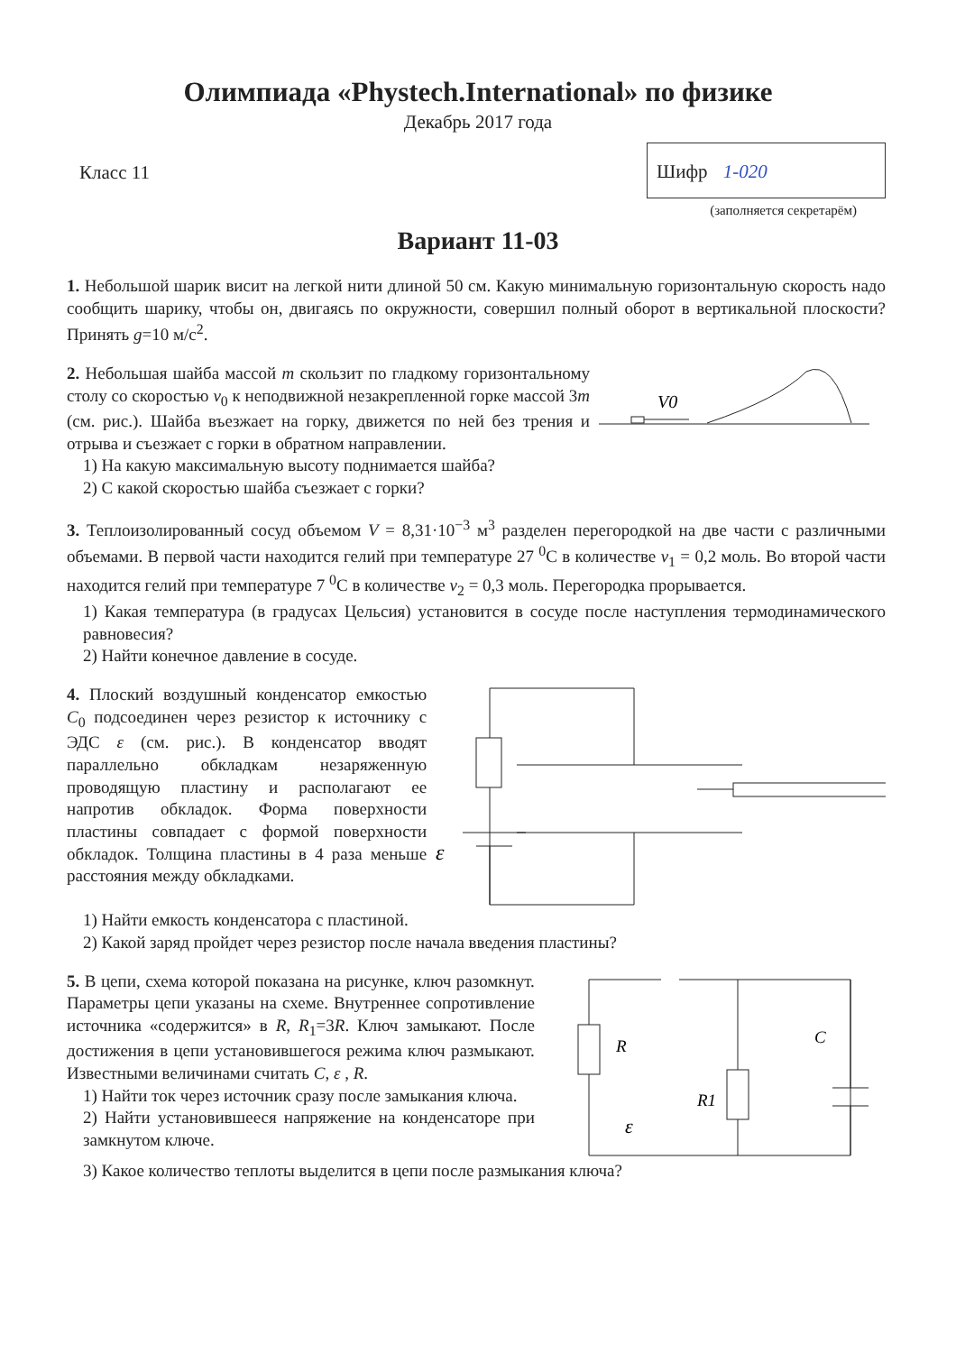Олимпиада «Phystech.International» по физике
Декабрь 2017 года
Класс 11
Шифр 1-020
(заполняется секретарём)
Вариант 11-03
1. Небольшой шарик висит на легкой нити длиной 50 см. Какую минимальную горизонтальную скорость надо сообщить шарику, чтобы он, двигаясь по окружности, совершил полный оборот в вертикальной плоскости? Принять g=10 м/с<sup>2</sup>.
2. Небольшая шайба массой m скользит по гладкому горизонтальному столу со скоростью v<sub>0</sub> к неподвижной незакрепленной горке массой 3m (см. рис.). Шайба въезжает на горку, движется по ней без трения и отрыва и съезжает с горки в обратном направлении.
1) На какую максимальную высоту поднимается шайба?
2) С какой скоростью шайба съезжает с горки?
V0
3. Теплоизолированный сосуд объемом V = 8,31·10<sup>−3</sup> м<sup>3</sup> разделен перегородкой на две части с различными объемами. В первой части находится гелий при температуре 27 <sup>0</sup>C в количестве ν<sub>1</sub> = 0,2 моль. Во второй части находится гелий при температуре 7 <sup>0</sup>C в количестве ν<sub>2</sub> = 0,3 моль. Перегородка прорывается.
1) Какая температура (в градусах Цельсия) установится в сосуде после наступления термодинамического равновесия?
2) Найти конечное давление в сосуде.
4. Плоский воздушный конденсатор емкостью C<sub>0</sub> подсоединен через резистор к источнику с ЭДС ε (см. рис.). В конденсатор вводят параллельно обкладкам незаряженную проводящую пластину и располагают ее напротив обкладок. Форма поверхности пластины совпадает с формой поверхности обкладок. Толщина пластины в 4 раза меньше расстояния между обкладками.
ε
1) Найти емкость конденсатора с пластиной.
2) Какой заряд пройдет через резистор после начала введения пластины?
5. В цепи, схема которой показана на рисунке, ключ разомкнут. Параметры цепи указаны на схеме. Внутреннее сопротивление источника «содержится» в R, R<sub>1</sub>=3R. Ключ замыкают. После достижения в цепи установившегося режима ключ размыкают. Известными величинами считать C, ε , R.
1) Найти ток через источник сразу после замыкания ключа.
2) Найти установившееся напряжение на конденсаторе при замкнутом ключе.
R
R1
C
ε
3) Какое количество теплоты выделится в цепи после размыкания ключа?